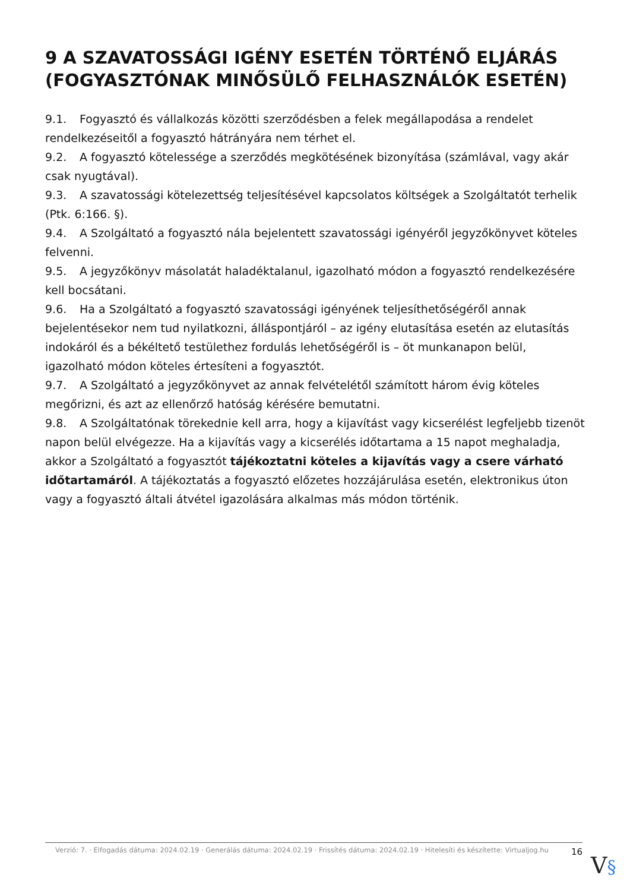9 A SZAVATOSSÁGI IGÉNY ESETÉN TÖRTÉNŐ ELJÁRÁS (FOGYASZTÓNAK MINŐSÜLŐ FELHASZNÁLÓK ESETÉN)
9.1. Fogyasztó és vállalkozás közötti szerződésben a felek megállapodása a rendelet rendelkezéseitől a fogyasztó hátrányára nem térhet el.
9.2. A fogyasztó kötelessége a szerződés megkötésének bizonyítása (számlával, vagy akár csak nyugtával).
9.3. A szavatossági kötelezettség teljesítésével kapcsolatos költségek a Szolgáltatót terhelik (Ptk. 6:166. §).
9.4. A Szolgáltató a fogyasztó nála bejelentett szavatossági igényéről jegyzőkönyvet köteles felvenni.
9.5. A jegyzőkönyv másolatát haladéktalanul, igazolható módon a fogyasztó rendelkezésére kell bocsátani.
9.6. Ha a Szolgáltató a fogyasztó szavatossági igényének teljesíthetőségéről annak bejelentésekor nem tud nyilatkozni, álláspontjáról – az igény elutasítása esetén az elutasítás indokáról és a békéltető testülethez fordulás lehetőségéről is – öt munkanapon belül, igazolható módon köteles értesíteni a fogyasztót.
9.7. A Szolgáltató a jegyzőkönyvet az annak felvételétől számított három évig köteles megőrizni, és azt az ellenőrző hatóság kérésére bemutatni.
9.8. A Szolgáltatónak törekednie kell arra, hogy a kijavítást vagy kicserélést legfeljebb tizenöt napon belül elvégezze. Ha a kijavítás vagy a kicserélés időtartama a 15 napot meghaladja, akkor a Szolgáltató a fogyasztót tájékoztatni köteles a kijavítás vagy a csere várható időtartamáról. A tájékoztatás a fogyasztó előzetes hozzájárulása esetén, elektronikus úton vagy a fogyasztó általi átvétel igazolására alkalmas más módon történik.
Verzió: 7. · Elfogadás dátuma: 2024.02.19 · Generálás dátuma: 2024.02.19 · Frissítés dátuma: 2024.02.19 · Hitelesíti és készítette: Virtualjog.hu
16
V§